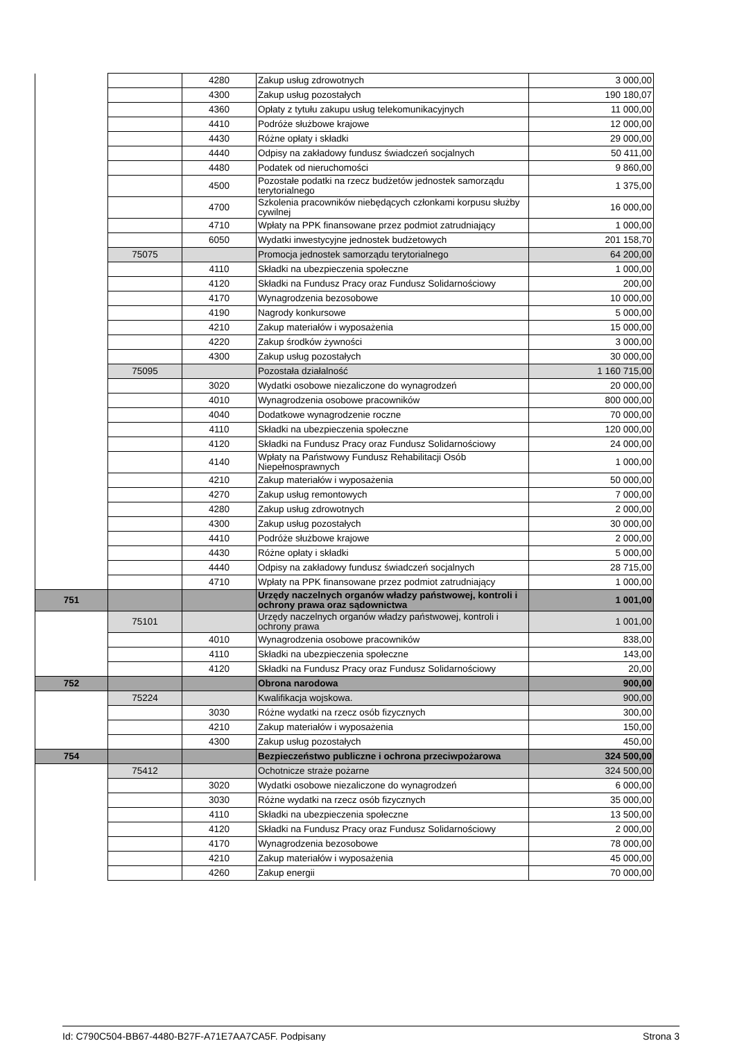| | | 4280 | Zakup usług zdrowotnych | 3 000,00 |
| | | 4300 | Zakup usług pozostałych | 190 180,07 |
| | | 4360 | Opłaty z tytułu zakupu usług telekomunikacyjnych | 11 000,00 |
| | | 4410 | Podróże służbowe krajowe | 12 000,00 |
| | | 4430 | Różne opłaty i składki | 29 000,00 |
| | | 4440 | Odpisy na zakładowy fundusz świadczeń socjalnych | 50 411,00 |
| | | 4480 | Podatek od nieruchomości | 9 860,00 |
| | | 4500 | Pozostałe podatki na rzecz budżetów jednostek samorządu terytorialnego | 1 375,00 |
| | | 4700 | Szkolenia pracowników niebędących członkami korpusu służby cywilnej | 16 000,00 |
| | | 4710 | Wpłaty na PPK finansowane przez podmiot zatrudniający | 1 000,00 |
| | | 6050 | Wydatki inwestycyjne jednostek budżetowych | 201 158,70 |
| | 75075 | | Promocja jednostek samorządu terytorialnego | 64 200,00 |
| | | 4110 | Składki na ubezpieczenia społeczne | 1 000,00 |
| | | 4120 | Składki na Fundusz Pracy oraz Fundusz Solidarnościowy | 200,00 |
| | | 4170 | Wynagrodzenia bezosobowe | 10 000,00 |
| | | 4190 | Nagrody konkursowe | 5 000,00 |
| | | 4210 | Zakup materiałów i wyposażenia | 15 000,00 |
| | | 4220 | Zakup środków żywności | 3 000,00 |
| | | 4300 | Zakup usług pozostałych | 30 000,00 |
| | 75095 | | Pozostała działalność | 1 160 715,00 |
| | | 3020 | Wydatki osobowe niezaliczone do wynagrodzeń | 20 000,00 |
| | | 4010 | Wynagrodzenia osobowe pracowników | 800 000,00 |
| | | 4040 | Dodatkowe wynagrodzenie roczne | 70 000,00 |
| | | 4110 | Składki na ubezpieczenia społeczne | 120 000,00 |
| | | 4120 | Składki na Fundusz Pracy oraz Fundusz Solidarnościowy | 24 000,00 |
| | | 4140 | Wpłaty na Państwowy Fundusz Rehabilitacji Osób Niepełnosprawnych | 1 000,00 |
| | | 4210 | Zakup materiałów i wyposażenia | 50 000,00 |
| | | 4270 | Zakup usług remontowych | 7 000,00 |
| | | 4280 | Zakup usług zdrowotnych | 2 000,00 |
| | | 4300 | Zakup usług pozostałych | 30 000,00 |
| | | 4410 | Podróże służbowe krajowe | 2 000,00 |
| | | 4430 | Różne opłaty i składki | 5 000,00 |
| | | 4440 | Odpisy na zakładowy fundusz świadczeń socjalnych | 28 715,00 |
| | | 4710 | Wpłaty na PPK finansowane przez podmiot zatrudniający | 1 000,00 |
| 751 | | | Urzędy naczelnych organów władzy państwowej, kontroli i ochrony prawa oraz sądownictwa | 1 001,00 |
| | 75101 | | Urzędy naczelnych organów władzy państwowej, kontroli i ochrony prawa | 1 001,00 |
| | | 4010 | Wynagrodzenia osobowe pracowników | 838,00 |
| | | 4110 | Składki na ubezpieczenia społeczne | 143,00 |
| | | 4120 | Składki na Fundusz Pracy oraz Fundusz Solidarnościowy | 20,00 |
| 752 | | | Obrona narodowa | 900,00 |
| | 75224 | | Kwalifikacja wojskowa. | 900,00 |
| | | 3030 | Różne wydatki na rzecz osób fizycznych | 300,00 |
| | | 4210 | Zakup materiałów i wyposażenia | 150,00 |
| | | 4300 | Zakup usług pozostałych | 450,00 |
| 754 | | | Bezpieczeństwo publiczne i ochrona przeciwpożarowa | 324 500,00 |
| | 75412 | | Ochotnicze straże pożarne | 324 500,00 |
| | | 3020 | Wydatki osobowe niezaliczone do wynagrodzeń | 6 000,00 |
| | | 3030 | Różne wydatki na rzecz osób fizycznych | 35 000,00 |
| | | 4110 | Składki na ubezpieczenia społeczne | 13 500,00 |
| | | 4120 | Składki na Fundusz Pracy oraz Fundusz Solidarnościowy | 2 000,00 |
| | | 4170 | Wynagrodzenia bezosobowe | 78 000,00 |
| | | 4210 | Zakup materiałów i wyposażenia | 45 000,00 |
| | | 4260 | Zakup energii | 70 000,00 |
Id: C790C504-BB67-4480-B27F-A71E7AA7CA5F. Podpisany Strona 3